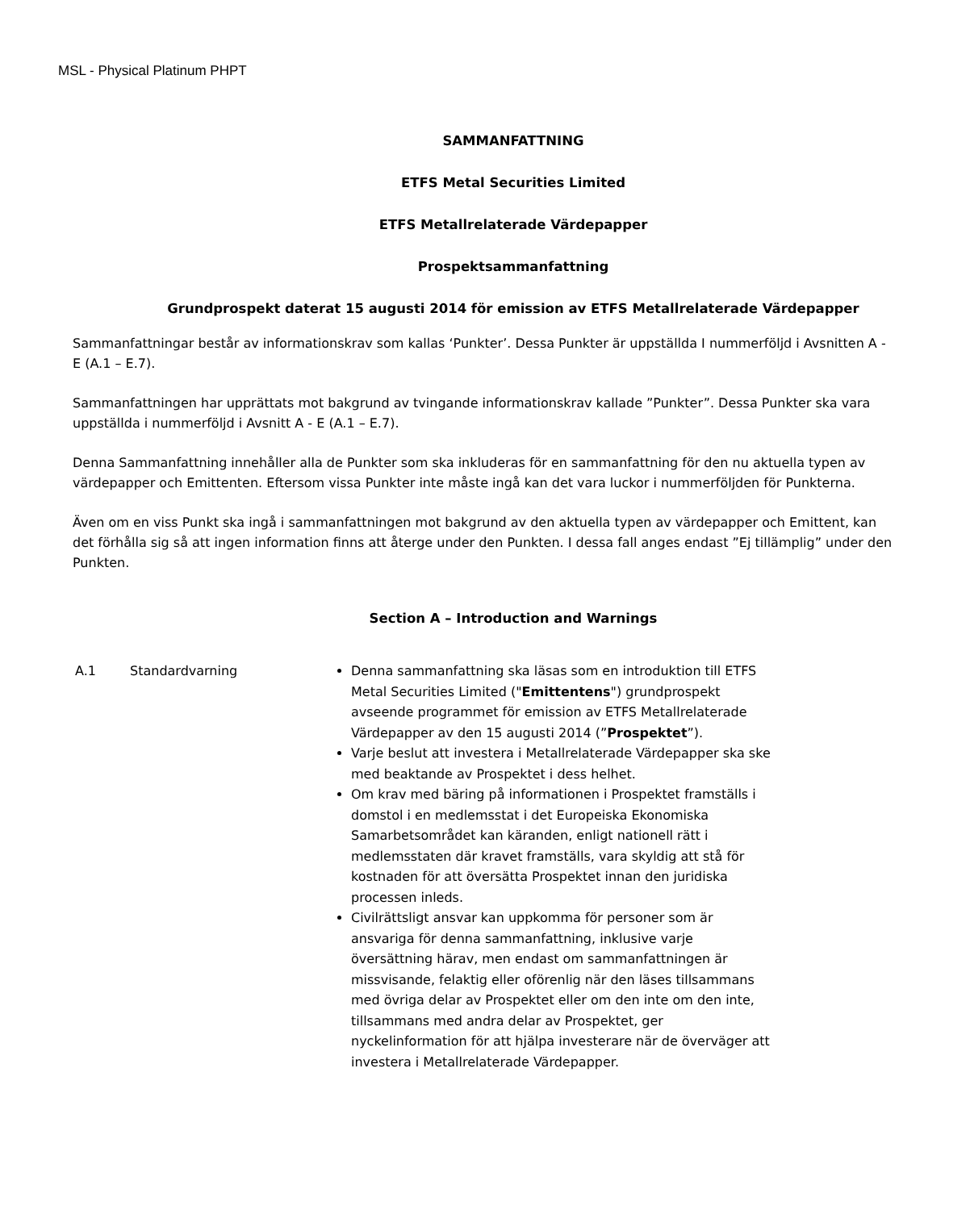MSL - Physical Platinum PHPT
SAMMANFATTNING
ETFS Metal Securities Limited
ETFS Metallrelaterade Värdepapper
Prospektsammanfattning
Grundprospekt daterat 15 augusti 2014 för emission av ETFS Metallrelaterade Värdepapper
Sammanfattningar består av informationskrav som kallas ‘Punkter’. Dessa Punkter är uppställda I nummerföljd i Avsnitten A - E (A.1 – E.7).
Sammanfattningen har upprättats mot bakgrund av tvingande informationskrav kallade ”Punkter”. Dessa Punkter ska vara uppställda i nummerföljd i Avsnitt A - E (A.1 – E.7).
Denna Sammanfattning innehåller alla de Punkter som ska inkluderas för en sammanfattning för den nu aktuella typen av värdepapper och Emittenten. Eftersom vissa Punkter inte måste ingå kan det vara luckor i nummerföljden för Punkterna.
Även om en viss Punkt ska ingå i sammanfattningen mot bakgrund av den aktuella typen av värdepapper och Emittent, kan det förhålla sig så att ingen information finns att återge under den Punkten. I dessa fall anges endast ”Ej tillämplig” under den Punkten.
Section A – Introduction and Warnings
| A.1 | Standardvarning | Denna sammanfattning ska läsas som en introduktion till ETFS Metal Securities Limited (" Emittentens ") grundprospekt avseende programmet för emission av ETFS Metallrelaterade Värdepapper av den 15 augusti 2014 (” Prospektet ”). Varje beslut att investera i Metallrelaterade Värdepapper ska ske med beaktande av Prospektet i dess helhet. Om krav med bäring på informationen i Prospektet framställs i domstol i en medlemsstat i det Europeiska Ekonomiska Samarbetsområdet kan käranden, enligt nationell rätt i medlemsstaten där kravet framställs, vara skyldig att stå för kostnaden för att översätta Prospektet innan den juridiska processen inleds. Civilrättsligt ansvar kan uppkomma för personer som är ansvariga för denna sammanfattning, inklusive varje översättning härav, men endast om sammanfattningen är missvisande, felaktig eller oförenlig när den läses tillsammans med övriga delar av Prospektet eller om den inte om den inte, tillsammans med andra delar av Prospektet, ger nyckelinformation för att hjälpa investerare när de överväger att investera i Metallrelaterade Värdepapper. |